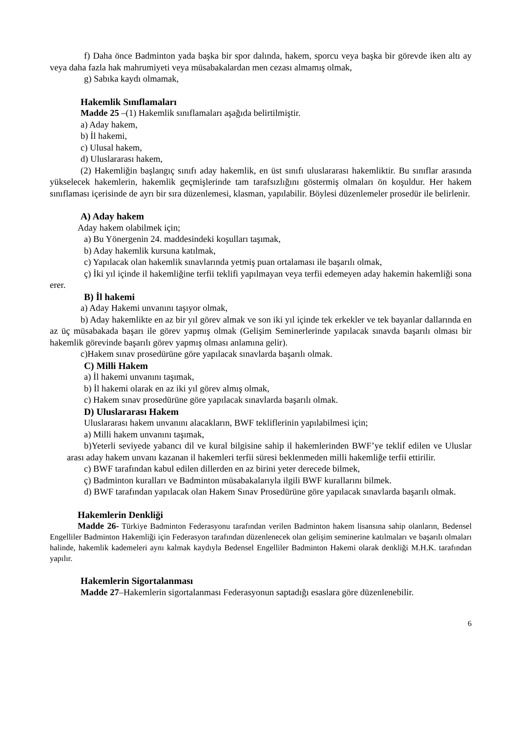f) Daha önce Badminton yada başka bir spor dalında, hakem, sporcu veya başka bir görevde iken altı ay veya daha fazla hak mahrumiyeti veya müsabakalardan men cezası almamış olmak,
g) Sabıka kaydı olmamak,
Hakemlik Sınıflamaları
Madde 25 –(1) Hakemlik sınıflamaları aşağıda belirtilmiştir.
a) Aday hakem,
b) İl hakemi,
c) Ulusal hakem,
d) Uluslararası hakem,
(2) Hakemliğin başlangıç sınıfı aday hakemlik, en üst sınıfı uluslararası hakemliktir. Bu sınıflar arasında yükselecek hakemlerin, hakemlik geçmişlerinde tam tarafsızlığını göstermiş olmaları ön koşuldur. Her hakem sınıflaması içerisinde de ayrı bir sıra düzenlemesi, klasman, yapılabilir. Böylesi düzenlemeler prosedür ile belirlenir.
A) Aday hakem
Aday hakem olabilmek için;
a) Bu Yönergenin 24. maddesindeki koşulları taşımak,
b) Aday hakemlik kursuna katılmak,
c) Yapılacak olan hakemlik sınavlarında yetmiş puan ortalaması ile başarılı olmak,
ç) İki yıl içinde il hakemliğine terfii teklifi yapılmayan veya terfii edemeyen aday hakemin hakemliği sona erer.
B) İl hakemi
a) Aday Hakemi unvanını taşıyor olmak,
b) Aday hakemlikte en az bir yıl görev almak ve son iki yıl içinde tek erkekler ve tek bayanlar dallarında en az üç müsabakada başarı ile görev yapmış olmak (Gelişim Seminerlerinde yapılacak sınavda başarılı olması bir hakemlik görevinde başarılı görev yapmış olması anlamına gelir).
c)Hakem sınav prosedürüne göre yapılacak sınavlarda başarılı olmak.
C) Milli Hakem
a) İl hakemi unvanını taşımak,
b) İl hakemi olarak en az iki yıl görev almış olmak,
c) Hakem sınav prosedürüne göre yapılacak sınavlarda başarılı olmak.
D) Uluslararası Hakem
Uluslararası hakem unvanını alacakların, BWF tekliflerinin yapılabilmesi için;
a) Milli hakem unvanını taşımak,
b)Yeterli seviyede yabancı dil ve kural bilgisine sahip il hakemlerinden BWF’ye teklif edilen ve Uluslar arası aday hakem unvanı kazanan il hakemleri terfii süresi beklenmeden milli hakemliğe terfii ettirilir.
c) BWF tarafından kabul edilen dillerden en az birini yeter derecede bilmek,
ç) Badminton kuralları ve Badminton müsabakalarıyla ilgili BWF kurallarını bilmek.
d) BWF tarafından yapılacak olan Hakem Sınav Prosedürüne göre yapılacak sınavlarda başarılı olmak.
Hakemlerin Denkliği
Madde 26- Türkiye Badminton Federasyonu tarafından verilen Badminton hakem lisansına sahip olanların, Bedensel Engelliler Badminton Hakemliği için Federasyon tarafından düzenlenecek olan gelişim seminerine katılmaları ve başarılı olmaları halinde, hakemlik kademeleri aynı kalmak kaydıyla Bedensel Engelliler Badminton Hakemi olarak denkliği M.H.K. tarafından yapılır.
Hakemlerin Sigortalanması
Madde 27–Hakemlerin sigortalanması Federasyonun saptadığı esaslara göre düzenlenebilir.
6